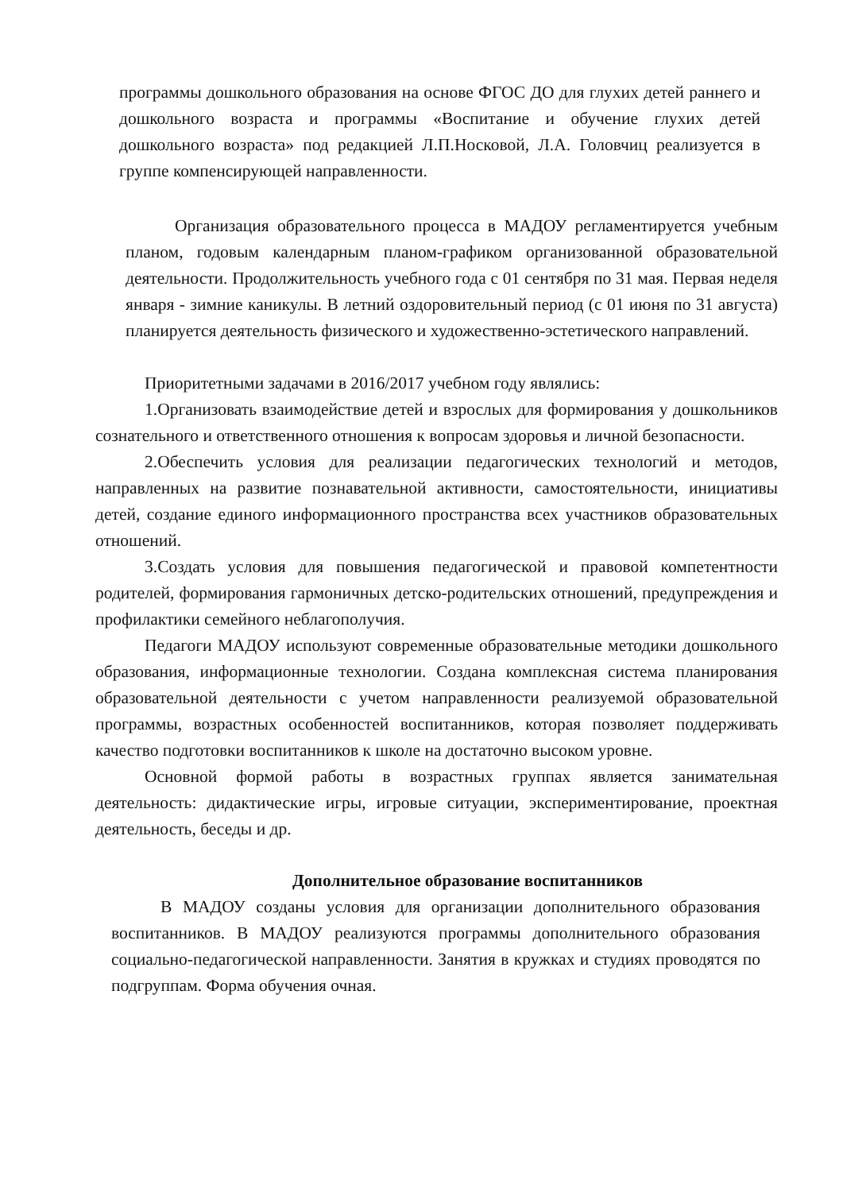программы дошкольного образования на основе ФГОС ДО для глухих детей раннего и дошкольного возраста и программы «Воспитание и обучение глухих детей дошкольного возраста» под редакцией Л.П.Носковой, Л.А. Головчиц реализуется в группе компенсирующей направленности.
Организация образовательного процесса в МАДОУ регламентируется учебным планом, годовым календарным планом-графиком организованной образовательной деятельности. Продолжительность учебного года с 01 сентября по 31 мая. Первая неделя января - зимние каникулы. В летний оздоровительный период (с 01 июня по 31 августа) планируется деятельность физического и художественно-эстетического направлений.
Приоритетными задачами в 2016/2017 учебном году являлись:
1.Организовать взаимодействие детей и взрослых для формирования у дошкольников сознательного и ответственного отношения к вопросам здоровья и личной безопасности.
2.Обеспечить условия для реализации педагогических технологий и методов, направленных на развитие познавательной активности, самостоятельности, инициативы детей, создание единого информационного пространства всех участников образовательных отношений.
3.Создать условия для повышения педагогической и правовой компетентности родителей, формирования гармоничных детско-родительских отношений, предупреждения и профилактики семейного неблагополучия.
Педагоги МАДОУ используют современные образовательные методики дошкольного образования, информационные технологии. Создана комплексная система планирования образовательной деятельности с учетом направленности реализуемой образовательной программы, возрастных особенностей воспитанников, которая позволяет поддерживать качество подготовки воспитанников к школе на достаточно высоком уровне.
Основной формой работы в возрастных группах является занимательная деятельность: дидактические игры, игровые ситуации, экспериментирование, проектная деятельность, беседы и др.
Дополнительное образование воспитанников
В МАДОУ созданы условия для организации дополнительного образования воспитанников. В МАДОУ реализуются программы дополнительного образования социально-педагогической направленности. Занятия в кружках и студиях проводятся по подгруппам. Форма обучения очная.